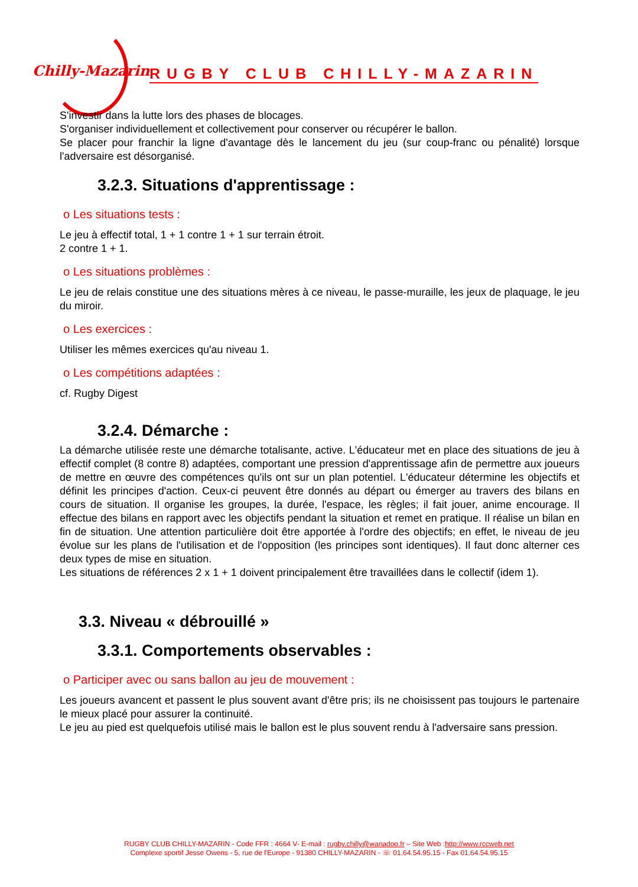Chilly-Mazarin RUGBY CLUB CHILLY-MAZARIN
S'investir dans la lutte lors des phases de blocages.
S'organiser individuellement et collectivement pour conserver ou récupérer le ballon.
Se placer pour franchir la ligne d'avantage dès le lancement du jeu (sur coup-franc ou pénalité) lorsque l'adversaire est désorganisé.
3.2.3. Situations d'apprentissage :
o Les situations tests :
Le jeu à effectif total, 1 + 1 contre 1 + 1 sur terrain étroit.
2 contre 1 + 1.
o Les situations problèmes :
Le jeu de relais constitue une des situations mères à ce niveau, le passe-muraille, les jeux de plaquage, le jeu du miroir.
o Les exercices :
Utiliser les mêmes exercices qu'au niveau 1.
o Les compétitions adaptées :
cf. Rugby Digest
3.2.4. Démarche :
La démarche utilisée reste une démarche totalisante, active. L'éducateur met en place des situations de jeu à effectif complet (8 contre 8) adaptées, comportant une pression d'apprentissage afin de permettre aux joueurs de mettre en œuvre des compétences qu'ils ont sur un plan potentiel. L'éducateur détermine les objectifs et définit les principes d'action. Ceux-ci peuvent être donnés au départ ou émerger au travers des bilans en cours de situation. Il organise les groupes, la durée, l'espace, les règles; il fait jouer, anime encourage. Il effectue des bilans en rapport avec les objectifs pendant la situation et remet en pratique. Il réalise un bilan en fin de situation. Une attention particulière doit être apportée à l'ordre des objectifs; en effet, le niveau de jeu évolue sur les plans de l'utilisation et de l'opposition (les principes sont identiques). Il faut donc alterner ces deux types de mise en situation.
Les situations de références 2 x 1 + 1 doivent principalement être travaillées dans le collectif (idem 1).
3.3. Niveau « débrouillé »
3.3.1. Comportements observables :
o Participer avec ou sans ballon au jeu de mouvement :
Les joueurs avancent et passent le plus souvent avant d'être pris; ils ne choisissent pas toujours le partenaire le mieux placé pour assurer la continuité.
Le jeu au pied est quelquefois utilisé mais le ballon est le plus souvent rendu à l'adversaire sans pression.
RUGBY CLUB CHILLY-MAZARIN - Code FFR : 4664 V- E-mail : rugby.chilly@wanadoo.fr – Site Web :http://www.rccweb.net
Complexe sportif Jesse Owens - 5, rue de l'Europe - 91380 CHILLY-MAZARIN - ☏ 01.64.54.95.15 - Fax 01.64.54.95.15